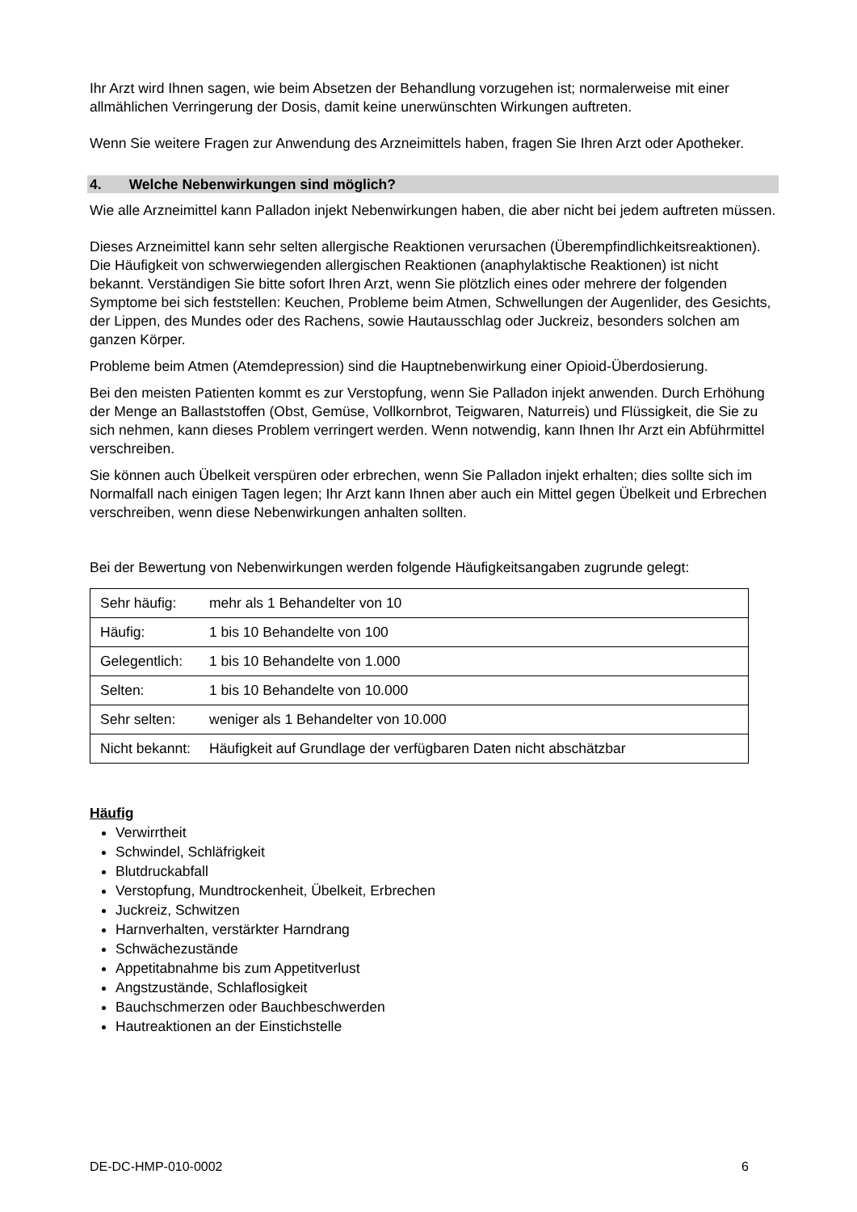Ihr Arzt wird Ihnen sagen, wie beim Absetzen der Behandlung vorzugehen ist; normalerweise mit einer allmählichen Verringerung der Dosis, damit keine unerwünschten Wirkungen auftreten.
Wenn Sie weitere Fragen zur Anwendung des Arzneimittels haben, fragen Sie Ihren Arzt oder Apotheker.
4. Welche Nebenwirkungen sind möglich?
Wie alle Arzneimittel kann Palladon injekt Nebenwirkungen haben, die aber nicht bei jedem auftreten müssen.
Dieses Arzneimittel kann sehr selten allergische Reaktionen verursachen (Überempfindlichkeitsreaktionen). Die Häufigkeit von schwerwiegenden allergischen Reaktionen (anaphylaktische Reaktionen) ist nicht bekannt. Verständigen Sie bitte sofort Ihren Arzt, wenn Sie plötzlich eines oder mehrere der folgenden Symptome bei sich feststellen: Keuchen, Probleme beim Atmen, Schwellungen der Augenlider, des Gesichts, der Lippen, des Mundes oder des Rachens, sowie Hautausschlag oder Juckreiz, besonders solchen am ganzen Körper.
Probleme beim Atmen (Atemdepression) sind die Hauptnebenwirkung einer Opioid-Überdosierung.
Bei den meisten Patienten kommt es zur Verstopfung, wenn Sie Palladon injekt anwenden. Durch Erhöhung der Menge an Ballaststoffen (Obst, Gemüse, Vollkornbrot, Teigwaren, Naturreis) und Flüssigkeit, die Sie zu sich nehmen, kann dieses Problem verringert werden. Wenn notwendig, kann Ihnen Ihr Arzt ein Abführmittel verschreiben.
Sie können auch Übelkeit verspüren oder erbrechen, wenn Sie Palladon injekt erhalten; dies sollte sich im Normalfall nach einigen Tagen legen; Ihr Arzt kann Ihnen aber auch ein Mittel gegen Übelkeit und Erbrechen verschreiben, wenn diese Nebenwirkungen anhalten sollten.
Bei der Bewertung von Nebenwirkungen werden folgende Häufigkeitsangaben zugrunde gelegt:
| Sehr häufig: | mehr als 1 Behandelter von 10 |
| Häufig: | 1 bis 10 Behandelte von 100 |
| Gelegentlich: | 1 bis 10 Behandelte von 1.000 |
| Selten: | 1 bis 10 Behandelte von 10.000 |
| Sehr selten: | weniger als 1 Behandelter von 10.000 |
| Nicht bekannt: | Häufigkeit auf Grundlage der verfügbaren Daten nicht abschätzbar |
Häufig
Verwirrtheit
Schwindel, Schläfrigkeit
Blutdruckabfall
Verstopfung, Mundtrockenheit, Übelkeit, Erbrechen
Juckreiz, Schwitzen
Harnverhalten, verstärkter Harndrang
Schwächezustände
Appetitabnahme bis zum Appetitverlust
Angstzustände, Schlaflosigkeit
Bauchschmerzen oder Bauchbeschwerden
Hautreaktionen an der Einstichstelle
DE-DC-HMP-010-0002 6